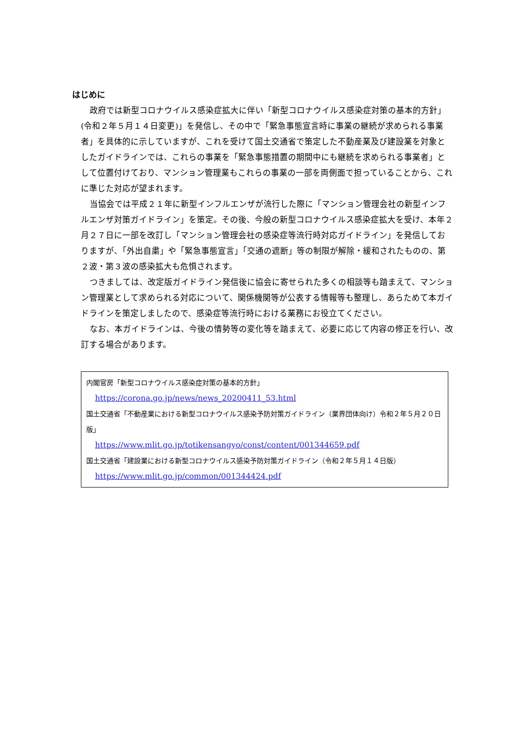はじめに
政府では新型コロナウイルス感染症拡大に伴い「新型コロナウイルス感染症対策の基本的方針」(令和２年５月１４日変更)」を発信し、その中で「緊急事態宣言時に事業の継続が求められる事業者」を具体的に示していますが、これを受けて国土交通省で策定した不動産業及び建設業を対象としたガイドラインでは、これらの事業を「緊急事態措置の期間中にも継続を求められる事業者」として位置付けており、マンション管理業もこれらの事業の一部を両側面で担っていることから、これに準じた対応が望まれます。
当協会では平成２１年に新型インフルエンザが流行した際に「マンション管理会社の新型インフルエンザ対策ガイドライン」を策定。その後、今般の新型コロナウイルス感染症拡大を受け、本年２月２７日に一部を改訂し「マンション管理会社の感染症等流行時対応ガイドライン」を発信しておりますが、「外出自粛」や「緊急事態宣言」「交通の遮断」等の制限が解除・緩和されたものの、第２波・第３波の感染拡大も危惧されます。
つきましては、改定版ガイドライン発信後に協会に寄せられた多くの相談等も踏まえて、マンション管理業として求められる対応について、関係機関等が公表する情報等も整理し、あらためて本ガイドラインを策定しましたので、感染症等流行時における業務にお役立てください。
なお、本ガイドラインは、今後の情勢等の変化等を踏まえて、必要に応じて内容の修正を行い、改訂する場合があります。
内閣官房「新型コロナウイルス感染症対策の基本的方針」
https://corona.go.jp/news/news_20200411_53.html
国土交通省「不動産業における新型コロナウイルス感染予防対策ガイドライン（業界団体向け）令和２年５月２０日版」
https://www.mlit.go.jp/totikensangyo/const/content/001344659.pdf
国土交通省「建設業における新型コロナウイルス感染予防対策ガイドライン（令和２年５月１４日版）
https://www.mlit.go.jp/common/001344424.pdf